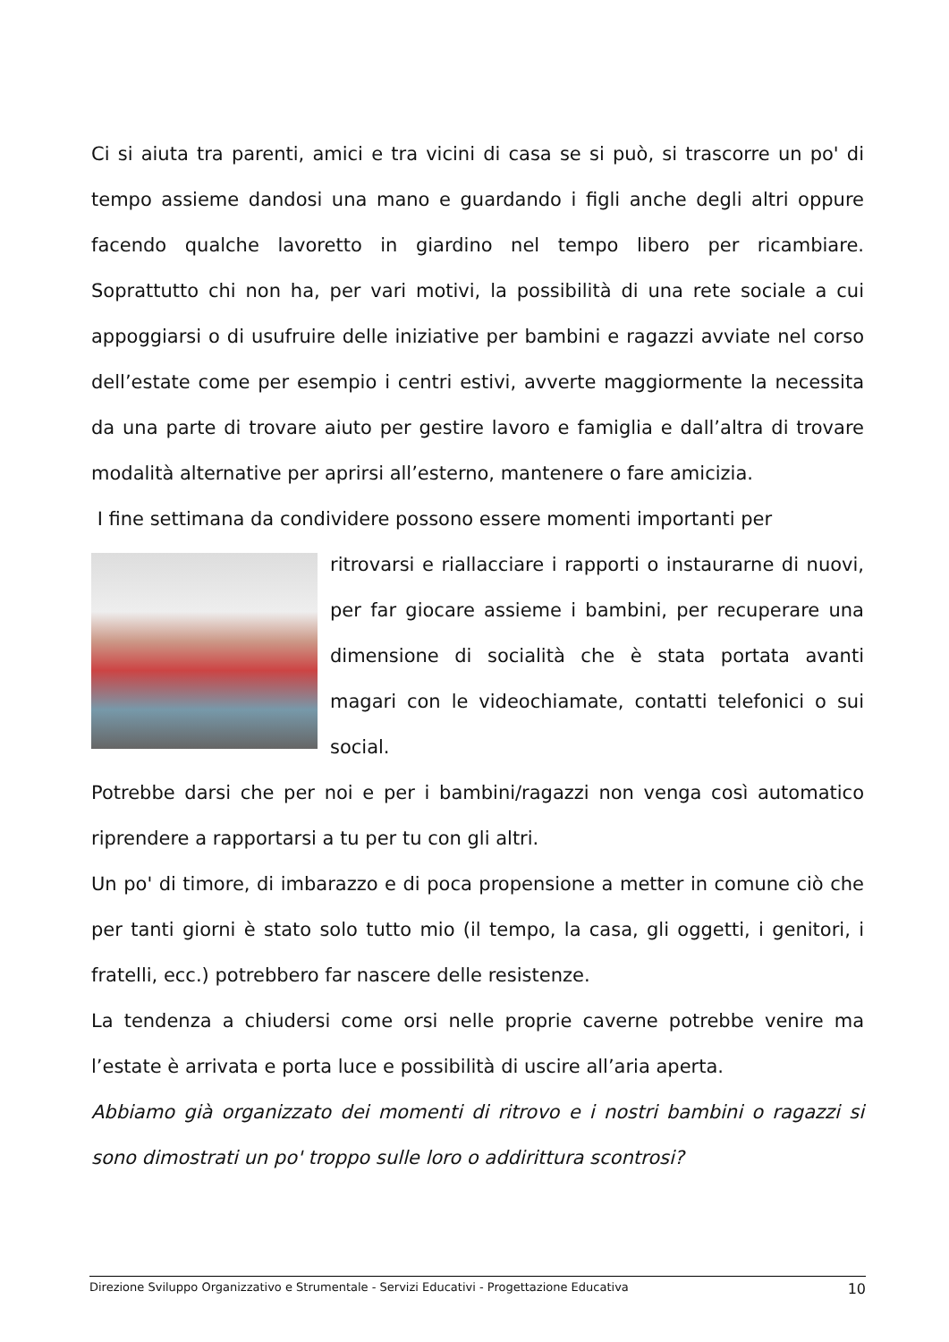Ci si aiuta tra parenti, amici e tra vicini di casa se si può, si trascorre un po' di tempo assieme dandosi una mano e guardando i figli anche degli altri oppure facendo qualche lavoretto in giardino nel tempo libero per ricambiare. Soprattutto chi non ha, per vari motivi, la possibilità di una rete sociale a cui appoggiarsi o di usufruire delle iniziative per bambini e ragazzi avviate nel corso dell’estate come per esempio i centri estivi, avverte maggiormente la necessita da una parte di trovare aiuto per gestire lavoro e famiglia e dall’altra di trovare modalità alternative per aprirsi all’esterno, mantenere o fare amicizia.
I fine settimana da condividere possono essere momenti importanti per
ritrovarsi e riallacciare i rapporti o instaurarne di nuovi, per far giocare assieme i bambini, per recuperare una dimensione di socialità che è stata portata avanti magari con le videochiamate, contatti telefonici o sui social.
Potrebbe darsi che per noi e per i bambini/ragazzi non venga così automatico riprendere a rapportarsi a tu per tu con gli altri.
Un po' di timore, di imbarazzo e di poca propensione a metter in comune ciò che per tanti giorni è stato solo tutto mio (il tempo, la casa, gli oggetti, i genitori, i fratelli, ecc.) potrebbero far nascere delle resistenze.
La tendenza a chiudersi come orsi nelle proprie caverne potrebbe venire ma l’estate è arrivata e porta luce e possibilità di uscire all’aria aperta.
Abbiamo già organizzato dei momenti di ritrovo e i nostri bambini o ragazzi si sono dimostrati un po' troppo sulle loro o addirittura scontrosi?
Direzione Sviluppo Organizzativo e Strumentale - Servizi Educativi - Progettazione Educativa 10